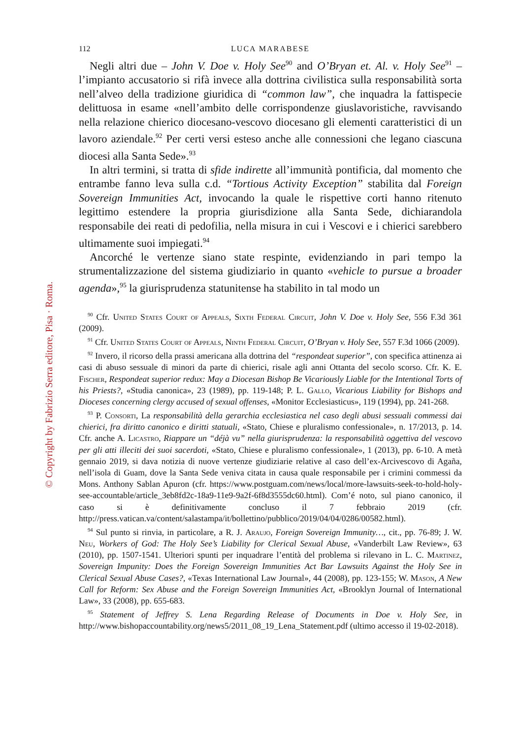© Copyright by Fabrizio Serra editore, Pisa · Roma.
112 LUCA MARABESE
Negli altri due – John V. Doe v. Holy See<sup>90</sup> and O’Bryan et. Al. v. Holy See<sup>91</sup> – l’impianto accusatorio si rifà invece alla dottrina civilistica sulla responsabilità sorta nell’alveo della tradizione giuridica di “common law”, che inquadra la fattispecie delittuosa in esame «nell’ambito delle corrispondenze giuslavoristiche, ravvisando nella relazione chierico diocesano-vescovo diocesano gli elementi caratteristici di un lavoro aziendale.<sup>92</sup> Per certi versi esteso anche alle connessioni che legano ciascuna diocesi alla Santa Sede».<sup>93</sup>
In altri termini, si tratta di sfide indirette all’immunità pontificia, dal momento che entrambe fanno leva sulla c.d. “Tortious Activity Exception” stabilita dal Foreign Sovereign Immunities Act, invocando la quale le rispettive corti hanno ritenuto legittimo estendere la propria giurisdizione alla Santa Sede, dichiarandola responsabile dei reati di pedofilia, nella misura in cui i Vescovi e i chierici sarebbero ultimamente suoi impiegati.<sup>94</sup>
Ancorché le vertenze siano state respinte, evidenziando in pari tempo la strumentalizzazione del sistema giudiziario in quanto «vehicle to pursue a broader agenda»,<sup>95</sup> la giurisprudenza statunitense ha stabilito in tal modo un
<sup>90</sup> Cfr. United States Court of Appeals, Sixth Federal Circuit, John V. Doe v. Holy See, 556 F.3d 361 (2009).
<sup>91</sup> Cfr. United States Court of Appeals, Ninth Federal Circuit, O’Bryan v. Holy See, 557 F.3d 1066 (2009).
<sup>92</sup> Invero, il ricorso della prassi americana alla dottrina del “respondeat superior”, con specifica attinenza ai casi di abuso sessuale di minori da parte di chierici, risale agli anni Ottanta del secolo scorso. Cfr. K. E. Fischer, Respondeat superior redux: May a Diocesan Bishop Be Vicariously Liable for the Intentional Torts of his Priests?, «Studia canonica», 23 (1989), pp. 119-148; P. L. Gallo, Vicarious Liability for Bishops and Dioceses concerning clergy accused of sexual offenses, «Monitor Ecclesiasticus», 119 (1994), pp. 241-268.
<sup>93</sup> P. Consorti, La responsabilità della gerarchia ecclesiastica nel caso degli abusi sessuali commessi dai chierici, fra diritto canonico e diritti statuali, «Stato, Chiese e pluralismo confessionale», n. 17/2013, p. 14. Cfr. anche A. Licastro, Riappare un “déjà vu” nella giurisprudenza: la responsabilità oggettiva del vescovo per gli atti illeciti dei suoi sacerdoti, «Stato, Chiese e pluralismo confessionale», 1 (2013), pp. 6-10. A metà gennaio 2019, si dava notizia di nuove vertenze giudiziarie relative al caso dell’ex-Arcivescovo di Agaña, nell’isola di Guam, dove la Santa Sede veniva citata in causa quale responsabile per i crimini commessi da Mons. Anthony Sablan Apuron (cfr. https://www.postguam.com/news/local/more-lawsuits-seek-to-hold-holy-see-accountable/article_3eb8fd2c-18a9-11e9-9a2f-6f8d3555dc60.html). Com’é noto, sul piano canonico, il caso si è definitivamente concluso il 7 febbraio 2019 (cfr. http://press.vatican.va/content/salastampa/it/bollettino/pubblico/2019/04/04/0286/00582.html).
<sup>94</sup> Sul punto si rinvia, in particolare, a R. J. Araujo, Foreign Sovereign Immunity…, cit., pp. 76-89; J. W. Neu, Workers of God: The Holy See’s Liability for Clerical Sexual Abuse, «Vanderbilt Law Review», 63 (2010), pp. 1507-1541. Ulteriori spunti per inquadrare l’entità del problema si rilevano in L. C. Martinez, Sovereign Impunity: Does the Foreign Sovereign Immunities Act Bar Lawsuits Against the Holy See in Clerical Sexual Abuse Cases?, «Texas International Law Journal», 44 (2008), pp. 123-155; W. Mason, A New Call for Reform: Sex Abuse and the Foreign Sovereign Immunities Act, «Brooklyn Journal of International Law», 33 (2008), pp. 655-683.
<sup>95</sup> Statement of Jeffrey S. Lena Regarding Release of Documents in Doe v. Holy See, in http://www.bishopaccountability.org/news5/2011_08_19_Lena_Statement.pdf (ultimo accesso il 19-02-2018).